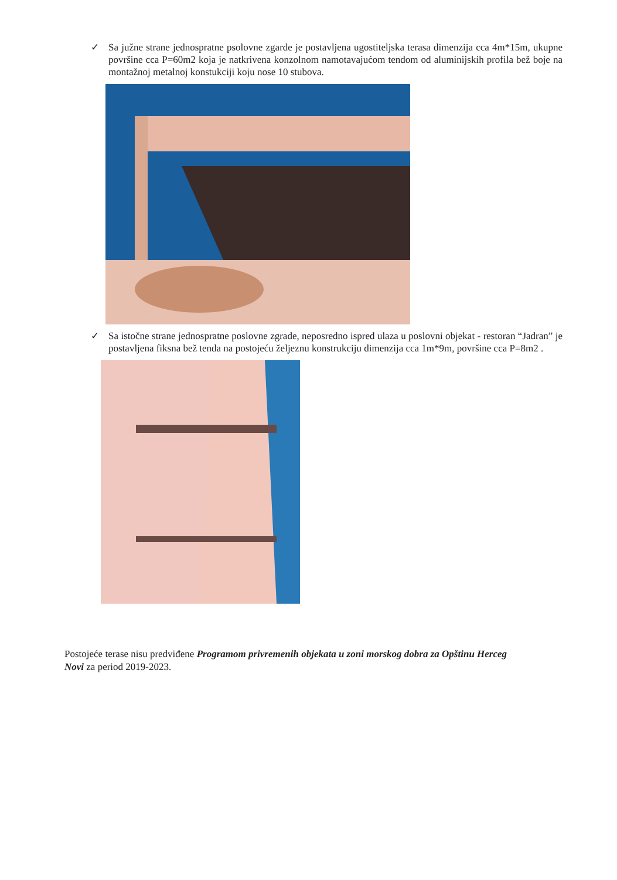✓
Sa južne strane jednospratne psolovne zgarde je postavljena ugostiteljska terasa dimenzija cca 4m*15m, ukupne površine cca P=60m2 koja je natkrivena konzolnom namotavajućom tendom od aluminijskih profila bež boje na montažnoj metalnoj konstukciji koju nose 10 stubova.
✓
Sa istočne strane jednospratne poslovne zgrade, neposredno ispred ulaza u poslovni objekat - restoran “Jadran” je postavljena fiksna bež tenda na postojeću željeznu konstrukciju dimenzija cca 1m*9m, površine cca P=8m2 .
Postojeće terase nisu predviđene Programom privremenih objekata u zoni morskog dobra za Opštinu Herceg Novi za period 2019-2023.